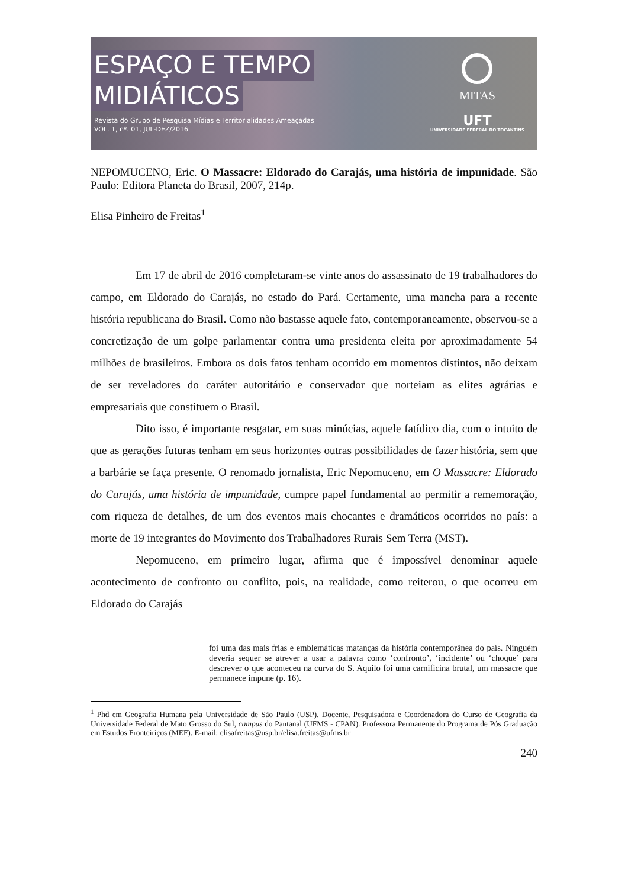ESPAÇO E TEMPO
MIDIÁTICOS
Revista do Grupo de Pesquisa Mídias e Territorialidades Ameaçadas
VOL. 1, nº. 01, JUL-DEZ/2016
MITAS
UFT
UNIVERSIDADE FEDERAL DO TOCANTINS
NEPOMUCENO, Eric. O Massacre: Eldorado do Carajás, uma história de impunidade. São Paulo: Editora Planeta do Brasil, 2007, 214p.
Elisa Pinheiro de Freitas<sup>1</sup>
Em 17 de abril de 2016 completaram-se vinte anos do assassinato de 19 trabalhadores do campo, em Eldorado do Carajás, no estado do Pará. Certamente, uma mancha para a recente história republicana do Brasil. Como não bastasse aquele fato, contemporaneamente, observou-se a concretização de um golpe parlamentar contra uma presidenta eleita por aproximadamente 54 milhões de brasileiros. Embora os dois fatos tenham ocorrido em momentos distintos, não deixam de ser reveladores do caráter autoritário e conservador que norteiam as elites agrárias e empresariais que constituem o Brasil.
Dito isso, é importante resgatar, em suas minúcias, aquele fatídico dia, com o intuito de que as gerações futuras tenham em seus horizontes outras possibilidades de fazer história, sem que a barbárie se faça presente. O renomado jornalista, Eric Nepomuceno, em O Massacre: Eldorado do Carajás, uma história de impunidade, cumpre papel fundamental ao permitir a rememoração, com riqueza de detalhes, de um dos eventos mais chocantes e dramáticos ocorridos no país: a morte de 19 integrantes do Movimento dos Trabalhadores Rurais Sem Terra (MST).
Nepomuceno, em primeiro lugar, afirma que é impossível denominar aquele acontecimento de confronto ou conflito, pois, na realidade, como reiterou, o que ocorreu em Eldorado do Carajás
foi uma das mais frias e emblemáticas matanças da história contemporânea do país. Ninguém deveria sequer se atrever a usar a palavra como ‘confronto’, ‘incidente’ ou ‘choque’ para descrever o que aconteceu na curva do S. Aquilo foi uma carnificina brutal, um massacre que permanece impune (p. 16).
<sup>1</sup> Phd em Geografia Humana pela Universidade de São Paulo (USP). Docente, Pesquisadora e Coordenadora do Curso de Geografia da Universidade Federal de Mato Grosso do Sul, campus do Pantanal (UFMS - CPAN). Professora Permanente do Programa de Pós Graduação em Estudos Fronteiriços (MEF). E-mail: elisafreitas@usp.br/elisa.freitas@ufms.br
240